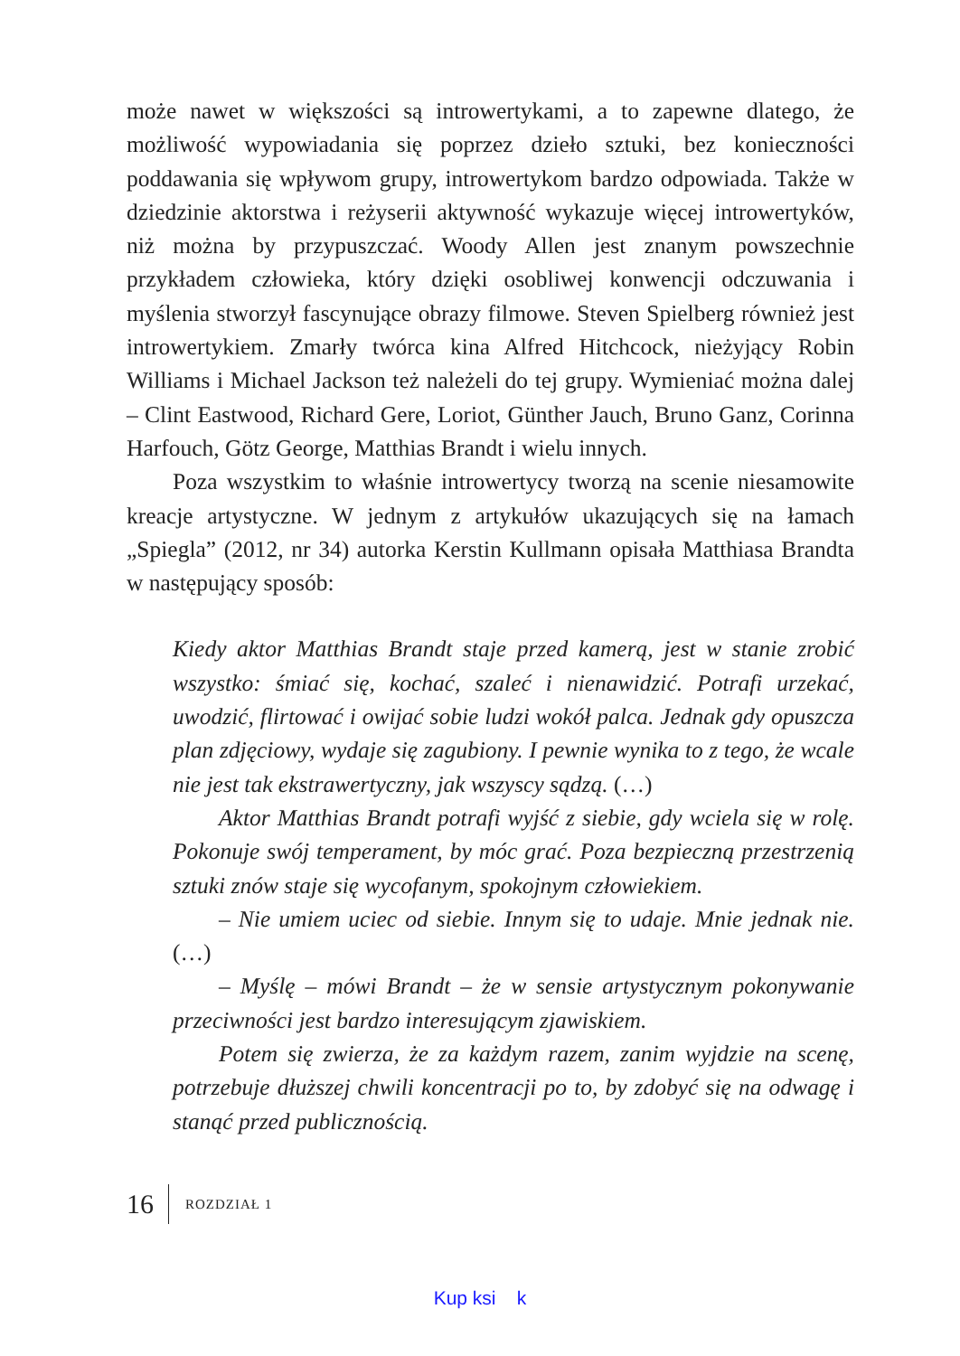może nawet w większości są introwertykami, a to zapewne dlatego, że możliwość wypowiadania się poprzez dzieło sztuki, bez konieczności poddawania się wpływom grupy, introwertykom bardzo odpowiada. Także w dziedzinie aktorstwa i reżyserii aktywność wykazuje więcej introwertyków, niż można by przypuszczać. Woody Allen jest znanym powszechnie przykładem człowieka, który dzięki osobliwej konwencji odczuwania i myślenia stworzył fascynujące obrazy filmowe. Steven Spielberg również jest introwertykiem. Zmarły twórca kina Alfred Hitchcock, nieżyjący Robin Williams i Michael Jackson też należeli do tej grupy. Wymieniać można dalej – Clint Eastwood, Richard Gere, Loriot, Günther Jauch, Bruno Ganz, Corinna Harfouch, Götz George, Matthias Brandt i wielu innych.
Poza wszystkim to właśnie introwertycy tworzą na scenie niesamowite kreacje artystyczne. W jednym z artykułów ukazujących się na łamach „Spiegla” (2012, nr 34) autorka Kerstin Kullmann opisała Matthiasa Brandta w następujący sposób:
Kiedy aktor Matthias Brandt staje przed kamerą, jest w stanie zrobić wszystko: śmiać się, kochać, szaleć i nienawidzić. Potrafi urzekać, uwodzić, flirtować i owijać sobie ludzi wokół palca. Jednak gdy opuszcza plan zdjęciowy, wydaje się zagubiony. I pewnie wynika to z tego, że wcale nie jest tak ekstrawertyczny, jak wszyscy sądzą. (…)
Aktor Matthias Brandt potrafi wyjść z siebie, gdy wciela się w rolę. Pokonuje swój temperament, by móc grać. Poza bezpieczną przestrzenią sztuki znów staje się wycofanym, spokojnym człowiekiem.
– Nie umiem uciec od siebie. Innym się to udaje. Mnie jednak nie. (…)
– Myślę – mówi Brandt – że w sensie artystycznym pokonywanie przeciwności jest bardzo interesującym zjawiskiem.
Potem się zwierza, że za każdym razem, zanim wyjdzie na scenę, potrzebuje dłuższej chwili koncentracji po to, by zdobyć się na odwagę i stanąć przed publicznością.
16 ROZDZIAŁ 1
Kup ksi k